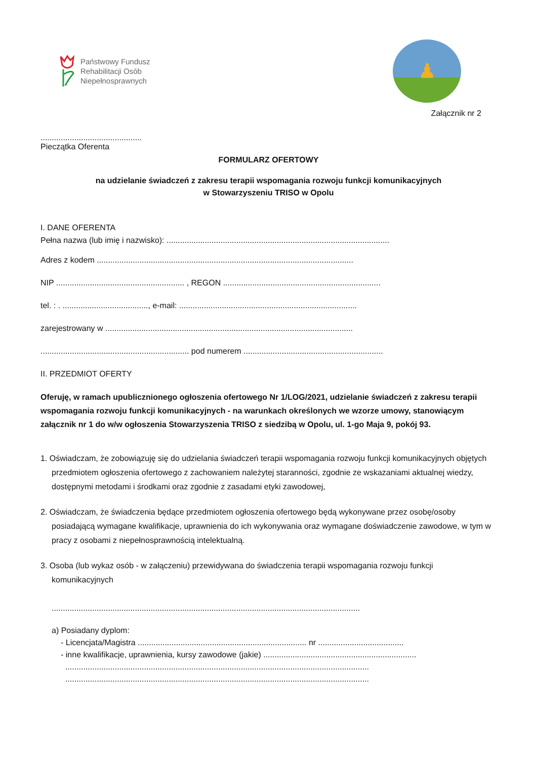Państwowy Fundusz
Rehabilitacji Osób
Niepełnosprawnych
♟
Załącznik nr 2
.............................................
Pieczątka Oferenta
FORMULARZ OFERTOWY
na udzielanie świadczeń z zakresu terapii wspomagania rozwoju funkcji komunikacyjnych
w Stowarzyszeniu TRISO w Opolu
I. DANE OFERENTA
Pełna nazwa (lub imię i nazwisko): ...................................................................................................
Adres z kodem ..................................................................................................................
NIP ......................................................... , REGON ......................................................................
tel. : . ......................................, e-mail: ...............................................................................
zarejestrowany w ..............................................................................................................
.................................................................. pod numerem ..............................................................
II. PRZEDMIOT OFERTY
Oferuję, w ramach upublicznionego ogłoszenia ofertowego Nr 1/LOG/2021, udzielanie świadczeń z zakresu terapii wspomagania rozwoju funkcji komunikacyjnych - na warunkach określonych we wzorze umowy, stanowiącym załącznik nr 1 do w/w ogłoszenia Stowarzyszenia TRISO z siedzibą w Opolu, ul. 1-go Maja 9, pokój 93.
1. Oświadczam, że zobowiązuję się do udzielania świadczeń terapii wspomagania rozwoju funkcji komunikacyjnych objętych przedmiotem ogłoszenia ofertowego z zachowaniem należytej staranności, zgodnie ze wskazaniami aktualnej wiedzy, dostępnymi metodami i środkami oraz zgodnie z zasadami etyki zawodowej,
2. Oświadczam, że świadczenia będące przedmiotem ogłoszenia ofertowego będą wykonywane przez osobę/osoby posiadającą wymagane kwalifikacje, uprawnienia do ich wykonywania oraz wymagane doświadczenie zawodowe, w tym w pracy z osobami z niepełnosprawnością intelektualną.
3. Osoba (lub wykaz osób - w załączeniu) przewidywana do świadczenia terapii wspomagania rozwoju funkcji komunikacyjnych
.........................................................................................................................................
a) Posiadany dyplom:
- Licencjata/Magistra ........................................................................... nr ......................................
- inne kwalifikacje, uprawnienia, kursy zawodowe (jakie) ....................................................................
.......................................................................................................................................
.......................................................................................................................................